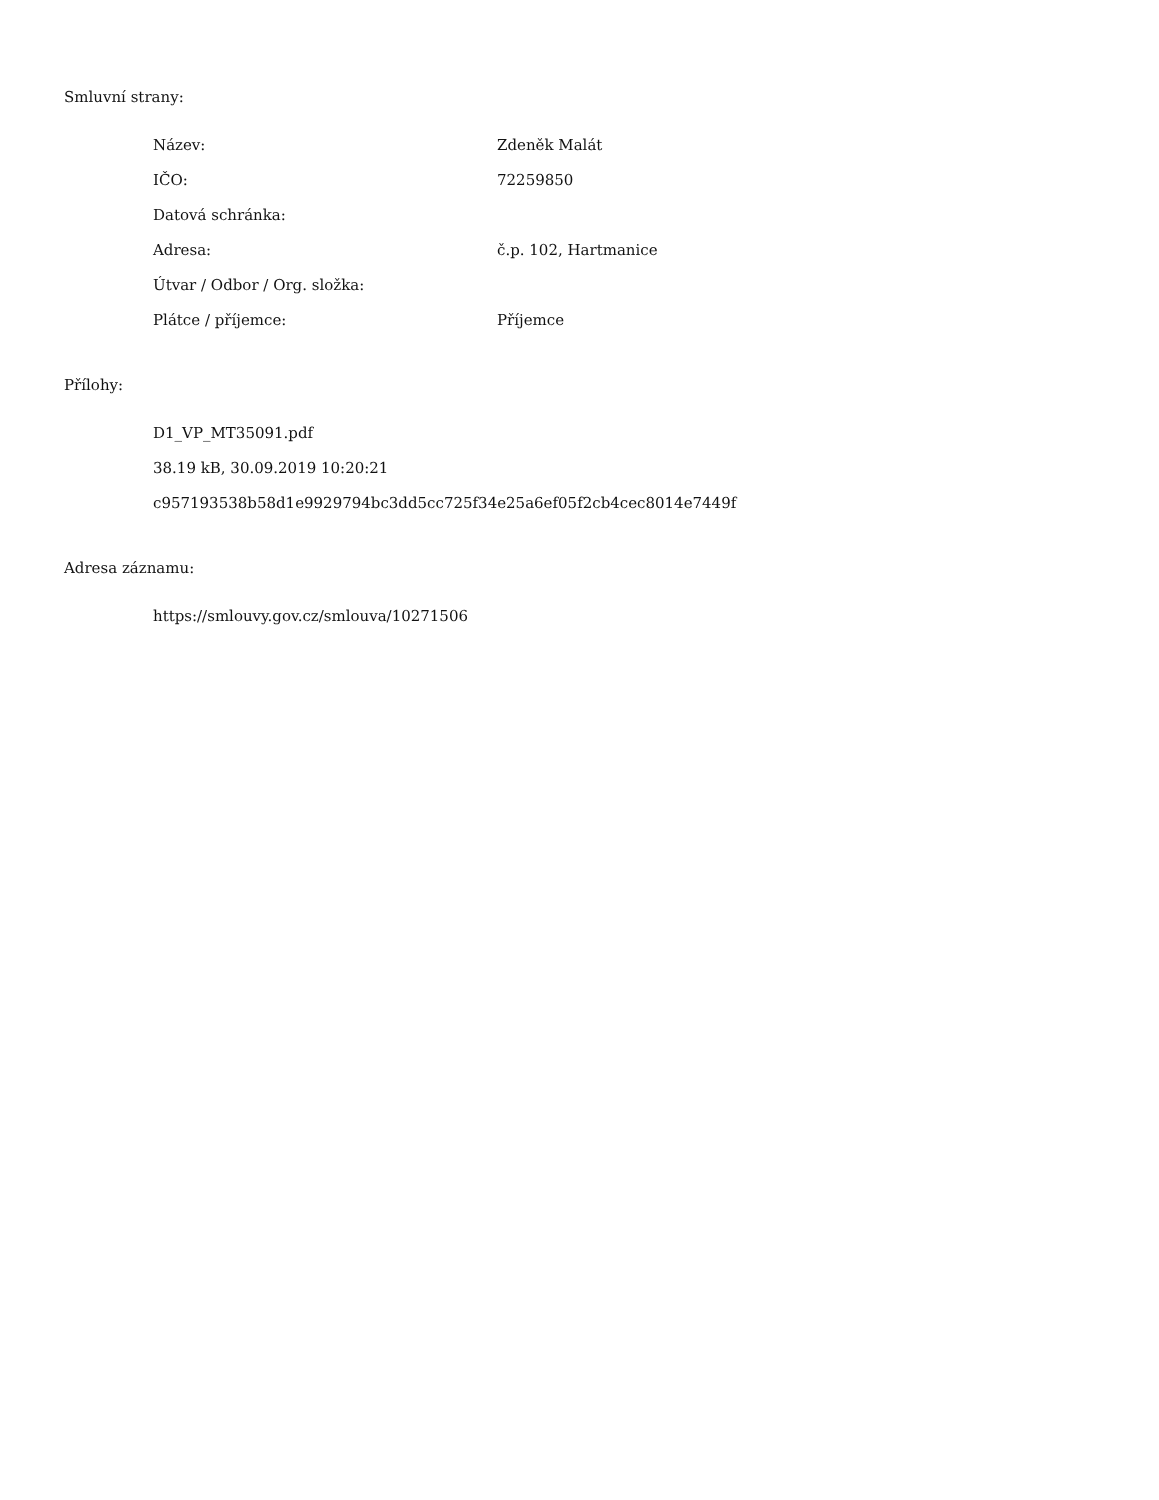Smluvní strany:
| Název: | Zdeněk Malát |
| IČO: | 72259850 |
| Datová schránka: | |
| Adresa: | č.p. 102, Hartmanice |
| Útvar / Odbor / Org. složka: | |
| Plátce / příjemce: | Příjemce |
Přílohy:
D1_VP_MT35091.pdf
38.19 kB, 30.09.2019 10:20:21
c957193538b58d1e9929794bc3dd5cc725f34e25a6ef05f2cb4cec8014e7449f
Adresa záznamu:
https://smlouvy.gov.cz/smlouva/10271506